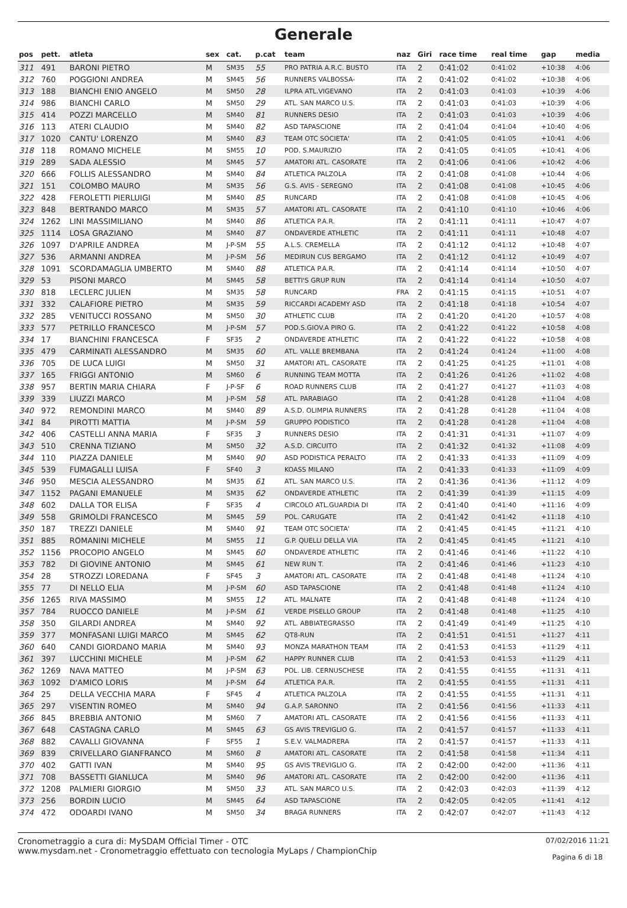Generale
| pos | pett. | atleta | sex | cat. | p.cat | team | naz | Giri | race time | real time | gap | media |
| --- | --- | --- | --- | --- | --- | --- | --- | --- | --- | --- | --- | --- |
| 311 | 491 | BARONI PIETRO | M | SM35 | 55 | PRO PATRIA A.R.C. BUSTO | ITA | 2 | 0:41:02 | 0:41:02 | +10:38 | 4:06 |
| 312 | 760 | POGGIONI ANDREA | M | SM45 | 56 | RUNNERS VALBOSSA- | ITA | 2 | 0:41:02 | 0:41:02 | +10:38 | 4:06 |
| 313 | 188 | BIANCHI ENIO ANGELO | M | SM50 | 28 | ILPRA ATL.VIGEVANO | ITA | 2 | 0:41:03 | 0:41:03 | +10:39 | 4:06 |
| 314 | 986 | BIANCHI CARLO | M | SM50 | 29 | ATL. SAN MARCO U.S. | ITA | 2 | 0:41:03 | 0:41:03 | +10:39 | 4:06 |
| 315 | 414 | POZZI MARCELLO | M | SM40 | 81 | RUNNERS DESIO | ITA | 2 | 0:41:03 | 0:41:03 | +10:39 | 4:06 |
| 316 | 113 | ATERI CLAUDIO | M | SM40 | 82 | ASD TAPASCIONE | ITA | 2 | 0:41:04 | 0:41:04 | +10:40 | 4:06 |
| 317 | 1020 | CANTU' LORENZO | M | SM40 | 83 | TEAM OTC SOCIETA' | ITA | 2 | 0:41:05 | 0:41:05 | +10:41 | 4:06 |
| 318 | 118 | ROMANO MICHELE | M | SM55 | 10 | POD. S.MAURIZIO | ITA | 2 | 0:41:05 | 0:41:05 | +10:41 | 4:06 |
| 319 | 289 | SADA ALESSIO | M | SM45 | 57 | AMATORI ATL. CASORATE | ITA | 2 | 0:41:06 | 0:41:06 | +10:42 | 4:06 |
| 320 | 666 | FOLLIS ALESSANDRO | M | SM40 | 84 | ATLETICA PALZOLA | ITA | 2 | 0:41:08 | 0:41:08 | +10:44 | 4:06 |
| 321 | 151 | COLOMBO MAURO | M | SM35 | 56 | G.S. AVIS - SEREGNO | ITA | 2 | 0:41:08 | 0:41:08 | +10:45 | 4:06 |
| 322 | 428 | FEROLETTI PIERLUIGI | M | SM40 | 85 | RUNCARD | ITA | 2 | 0:41:08 | 0:41:08 | +10:45 | 4:06 |
| 323 | 848 | BERTRANDO MARCO | M | SM35 | 57 | AMATORI ATL. CASORATE | ITA | 2 | 0:41:10 | 0:41:10 | +10:46 | 4:06 |
| 324 | 1262 | LINI MASSIMILIANO | M | SM40 | 86 | ATLETICA P.A.R. | ITA | 2 | 0:41:11 | 0:41:11 | +10:47 | 4:07 |
| 325 | 1114 | LOSA GRAZIANO | M | SM40 | 87 | ONDAVERDE ATHLETIC | ITA | 2 | 0:41:11 | 0:41:11 | +10:48 | 4:07 |
| 326 | 1097 | D'APRILE ANDREA | M | J-P-SM | 55 | A.L.S. CREMELLA | ITA | 2 | 0:41:12 | 0:41:12 | +10:48 | 4:07 |
| 327 | 536 | ARMANNI ANDREA | M | J-P-SM | 56 | MEDIRUN CUS BERGAMO | ITA | 2 | 0:41:12 | 0:41:12 | +10:49 | 4:07 |
| 328 | 1091 | SCORDAMAGLIA UMBERTO | M | SM40 | 88 | ATLETICA P.A.R. | ITA | 2 | 0:41:14 | 0:41:14 | +10:50 | 4:07 |
| 329 | 53 | PISONI MARCO | M | SM45 | 58 | BETTI'S GRUP RUN | ITA | 2 | 0:41:14 | 0:41:14 | +10:50 | 4:07 |
| 330 | 818 | LECLERC JULIEN | M | SM35 | 58 | RUNCARD | FRA | 2 | 0:41:15 | 0:41:15 | +10:51 | 4:07 |
| 331 | 332 | CALAFIORE PIETRO | M | SM35 | 59 | RICCARDI ACADEMY ASD | ITA | 2 | 0:41:18 | 0:41:18 | +10:54 | 4:07 |
| 332 | 285 | VENITUCCI ROSSANO | M | SM50 | 30 | ATHLETIC CLUB | ITA | 2 | 0:41:20 | 0:41:20 | +10:57 | 4:08 |
| 333 | 577 | PETRILLO FRANCESCO | M | J-P-SM | 57 | POD.S.GIOV.A PIRO G. | ITA | 2 | 0:41:22 | 0:41:22 | +10:58 | 4:08 |
| 334 | 17 | BIANCHINI FRANCESCA | F | SF35 | 2 | ONDAVERDE ATHLETIC | ITA | 2 | 0:41:22 | 0:41:22 | +10:58 | 4:08 |
| 335 | 479 | CARMINATI ALESSANDRO | M | SM35 | 60 | ATL. VALLE BREMBANA | ITA | 2 | 0:41:24 | 0:41:24 | +11:00 | 4:08 |
| 336 | 705 | DE LUCA LUIGI | M | SM50 | 31 | AMATORI ATL. CASORATE | ITA | 2 | 0:41:25 | 0:41:25 | +11:01 | 4:08 |
| 337 | 165 | FRIGGI ANTONIO | M | SM60 | 6 | RUNNING TEAM MOTTA | ITA | 2 | 0:41:26 | 0:41:26 | +11:02 | 4:08 |
| 338 | 957 | BERTIN MARIA CHIARA | F | J-P-SF | 6 | ROAD RUNNERS CLUB | ITA | 2 | 0:41:27 | 0:41:27 | +11:03 | 4:08 |
| 339 | 339 | LIUZZI MARCO | M | J-P-SM | 58 | ATL. PARABIAGO | ITA | 2 | 0:41:28 | 0:41:28 | +11:04 | 4:08 |
| 340 | 972 | REMONDINI MARCO | M | SM40 | 89 | A.S.D. OLIMPIA RUNNERS | ITA | 2 | 0:41:28 | 0:41:28 | +11:04 | 4:08 |
| 341 | 84 | PIROTTI MATTIA | M | J-P-SM | 59 | GRUPPO PODISTICO | ITA | 2 | 0:41:28 | 0:41:28 | +11:04 | 4:08 |
| 342 | 406 | CASTELLI ANNA MARIA | F | SF35 | 3 | RUNNERS DESIO | ITA | 2 | 0:41:31 | 0:41:31 | +11:07 | 4:09 |
| 343 | 510 | CRENNA TIZIANO | M | SM50 | 32 | A.S.D. CIRCUITO | ITA | 2 | 0:41:32 | 0:41:32 | +11:08 | 4:09 |
| 344 | 110 | PIAZZA DANIELE | M | SM40 | 90 | ASD PODISTICA PERALTO | ITA | 2 | 0:41:33 | 0:41:33 | +11:09 | 4:09 |
| 345 | 539 | FUMAGALLI LUISA | F | SF40 | 3 | KOASS MILANO | ITA | 2 | 0:41:33 | 0:41:33 | +11:09 | 4:09 |
| 346 | 950 | MESCIA ALESSANDRO | M | SM35 | 61 | ATL. SAN MARCO U.S. | ITA | 2 | 0:41:36 | 0:41:36 | +11:12 | 4:09 |
| 347 | 1152 | PAGANI EMANUELE | M | SM35 | 62 | ONDAVERDE ATHLETIC | ITA | 2 | 0:41:39 | 0:41:39 | +11:15 | 4:09 |
| 348 | 602 | DALLA TOR ELISA | F | SF35 | 4 | CIRCOLO ATL.GUARDIA DI | ITA | 2 | 0:41:40 | 0:41:40 | +11:16 | 4:09 |
| 349 | 558 | GRIMOLDI FRANCESCO | M | SM45 | 59 | POL. CARUGATE | ITA | 2 | 0:41:42 | 0:41:42 | +11:18 | 4:10 |
| 350 | 187 | TREZZI DANIELE | M | SM40 | 91 | TEAM OTC SOCIETA' | ITA | 2 | 0:41:45 | 0:41:45 | +11:21 | 4:10 |
| 351 | 885 | ROMANINI MICHELE | M | SM55 | 11 | G.P. QUELLI DELLA VIA | ITA | 2 | 0:41:45 | 0:41:45 | +11:21 | 4:10 |
| 352 | 1156 | PROCOPIO ANGELO | M | SM45 | 60 | ONDAVERDE ATHLETIC | ITA | 2 | 0:41:46 | 0:41:46 | +11:22 | 4:10 |
| 353 | 782 | DI GIOVINE ANTONIO | M | SM45 | 61 | NEW RUN T. | ITA | 2 | 0:41:46 | 0:41:46 | +11:23 | 4:10 |
| 354 | 28 | STROZZI LOREDANA | F | SF45 | 3 | AMATORI ATL. CASORATE | ITA | 2 | 0:41:48 | 0:41:48 | +11:24 | 4:10 |
| 355 | 77 | DI NELLO ELIA | M | J-P-SM | 60 | ASD TAPASCIONE | ITA | 2 | 0:41:48 | 0:41:48 | +11:24 | 4:10 |
| 356 | 1265 | RIVA MASSIMO | M | SM55 | 12 | ATL. MALNATE | ITA | 2 | 0:41:48 | 0:41:48 | +11:24 | 4:10 |
| 357 | 784 | RUOCCO DANIELE | M | J-P-SM | 61 | VERDE PISELLO GROUP | ITA | 2 | 0:41:48 | 0:41:48 | +11:25 | 4:10 |
| 358 | 350 | GILARDI ANDREA | M | SM40 | 92 | ATL. ABBIATEGRASSO | ITA | 2 | 0:41:49 | 0:41:49 | +11:25 | 4:10 |
| 359 | 377 | MONFASANI LUIGI MARCO | M | SM45 | 62 | QT8-RUN | ITA | 2 | 0:41:51 | 0:41:51 | +11:27 | 4:11 |
| 360 | 640 | CANDI GIORDANO MARIA | M | SM40 | 93 | MONZA MARATHON TEAM | ITA | 2 | 0:41:53 | 0:41:53 | +11:29 | 4:11 |
| 361 | 397 | LUCCHINI MICHELE | M | J-P-SM | 62 | HAPPY RUNNER CLUB | ITA | 2 | 0:41:53 | 0:41:53 | +11:29 | 4:11 |
| 362 | 1269 | NAVA MATTEO | M | J-P-SM | 63 | POL. LIB. CERNUSCHESE | ITA | 2 | 0:41:55 | 0:41:55 | +11:31 | 4:11 |
| 363 | 1092 | D'AMICO LORIS | M | J-P-SM | 64 | ATLETICA P.A.R. | ITA | 2 | 0:41:55 | 0:41:55 | +11:31 | 4:11 |
| 364 | 25 | DELLA VECCHIA MARA | F | SF45 | 4 | ATLETICA PALZOLA | ITA | 2 | 0:41:55 | 0:41:55 | +11:31 | 4:11 |
| 365 | 297 | VISENTIN ROMEO | M | SM40 | 94 | G.A.P. SARONNO | ITA | 2 | 0:41:56 | 0:41:56 | +11:33 | 4:11 |
| 366 | 845 | BREBBIA ANTONIO | M | SM60 | 7 | AMATORI ATL. CASORATE | ITA | 2 | 0:41:56 | 0:41:56 | +11:33 | 4:11 |
| 367 | 648 | CASTAGNA CARLO | M | SM45 | 63 | GS AVIS TREVIGLIO G. | ITA | 2 | 0:41:57 | 0:41:57 | +11:33 | 4:11 |
| 368 | 882 | CAVALLI GIOVANNA | F | SF55 | 1 | S.E.V. VALMADRERA | ITA | 2 | 0:41:57 | 0:41:57 | +11:33 | 4:11 |
| 369 | 839 | CRIVELLARO GIANFRANCO | M | SM60 | 8 | AMATORI ATL. CASORATE | ITA | 2 | 0:41:58 | 0:41:58 | +11:34 | 4:11 |
| 370 | 402 | GATTI IVAN | M | SM40 | 95 | GS AVIS TREVIGLIO G. | ITA | 2 | 0:42:00 | 0:42:00 | +11:36 | 4:11 |
| 371 | 708 | BASSETTI GIANLUCA | M | SM40 | 96 | AMATORI ATL. CASORATE | ITA | 2 | 0:42:00 | 0:42:00 | +11:36 | 4:11 |
| 372 | 1208 | PALMIERI GIORGIO | M | SM50 | 33 | ATL. SAN MARCO U.S. | ITA | 2 | 0:42:03 | 0:42:03 | +11:39 | 4:12 |
| 373 | 256 | BORDIN LUCIO | M | SM45 | 64 | ASD TAPASCIONE | ITA | 2 | 0:42:05 | 0:42:05 | +11:41 | 4:12 |
| 374 | 472 | ODOARDI IVANO | M | SM50 | 34 | BRAGA RUNNERS | ITA | 2 | 0:42:07 | 0:42:07 | +11:43 | 4:12 |
Cronometraggio a cura di: MySDAM Official Timer - OTC
www.mysdam.net - Cronometraggio effettuato con tecnologia MyLaps / ChampionChip
07/02/2016 11:21
Pagina 6 di 18